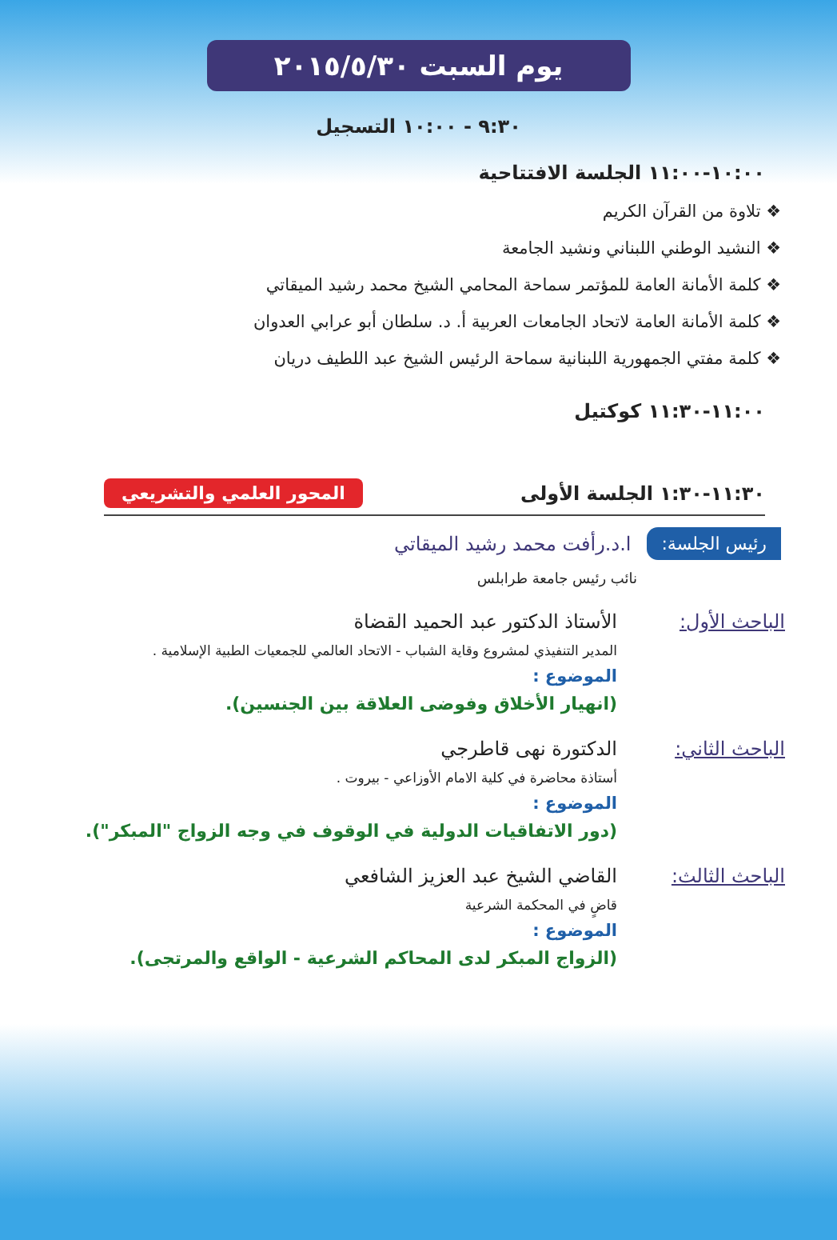يوم السبت ٢٠١٥/٥/٣٠
٩:٣٠ - ١٠:٠٠ التسجيل
١٠:٠٠-١١:٠٠ الجلسة الافتتاحية
❖ تلاوة من القرآن الكريم
❖ النشيد الوطني اللبناني ونشيد الجامعة
❖ كلمة الأمانة العامة للمؤتمر سماحة المحامي الشيخ محمد رشيد الميقاتي
❖ كلمة الأمانة العامة لاتحاد الجامعات العربية أ. د. سلطان أبو عرابي العدوان
❖ كلمة مفتي الجمهورية اللبنانية سماحة الرئيس الشيخ عبد اللطيف دريان
١١:٠٠-١١:٣٠ كوكتيل
١١:٣٠-١:٣٠ الجلسة الأولى المحور العلمي والتشريعي
رئيس الجلسة: ا.د.رأفت محمد رشيد الميقاتي
نائب رئيس جامعة طرابلس
الباحث الأول: الأستاذ الدكتور عبد الحميد القضاة
المدير التنفيذي لمشروع وقاية الشباب - الاتحاد العالمي للجمعيات الطبية الإسلامية .
الموضوع :
(انهيار الأخلاق وفوضى العلاقة بين الجنسين).
الباحث الثاني: الدكتورة نهى قاطرجي
أستاذة محاضرة في كلية الامام الأوزاعي - بيروت .
الموضوع :
(دور الاتفاقيات الدولية في الوقوف في وجه الزواج "المبكر").
الباحث الثالث: القاضي الشيخ عبد العزيز الشافعي
قاضٍ في المحكمة الشرعية
الموضوع :
(الزواج المبكر لدى المحاكم الشرعية - الواقع والمرتجى).